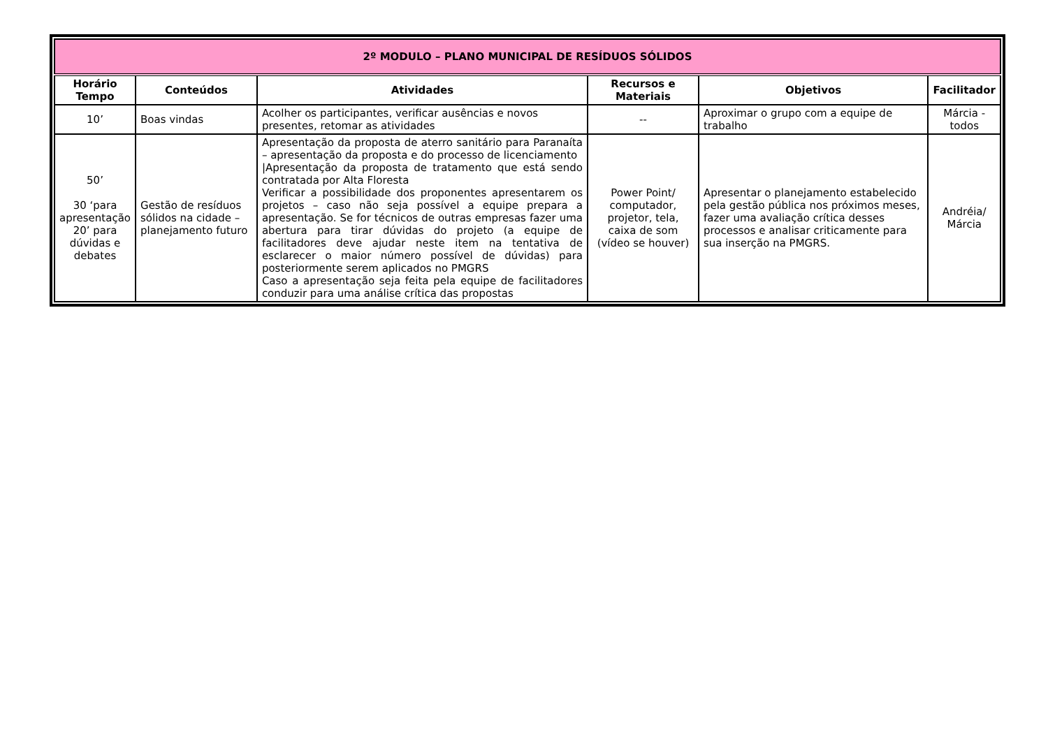| 2º MODULO – PLANO MUNICIPAL DE RESÍDUOS SÓLIDOS | | | | | |
| Horário Tempo | Conteúdos | Atividades | Recursos e Materiais | Objetivos | Facilitador |
| 10’ | Boas vindas | Acolher os participantes, verificar ausências e novos presentes, retomar as atividades | -- | Aproximar o grupo com a equipe de trabalho | Márcia - todos |
| 50’ 30 ‘para apresentação 20’ para dúvidas e debates | Gestão de resíduos sólidos na cidade – planejamento futuro | Apresentação da proposta de aterro sanitário para Paranaíta – apresentação da proposta e do processo de licenciamento /Apresentação da proposta de tratamento que está sendo contratada por Alta Floresta Verificar a possibilidade dos proponentes apresentarem os projetos – caso não seja possível a equipe prepara a apresentação. Se for técnicos de outras empresas fazer uma abertura para tirar dúvidas do projeto (a equipe de facilitadores deve ajudar neste item na tentativa de esclarecer o maior número possível de dúvidas) para posteriormente serem aplicados no PMGRS Caso a apresentação seja feita pela equipe de facilitadores conduzir para uma análise crítica das propostas | Power Point/ computador, projetor, tela, caixa de som (vídeo se houver) | Apresentar o planejamento estabelecido pela gestão pública nos próximos meses, fazer uma avaliação crítica desses processos e analisar criticamente para sua inserção na PMGRS. | Andréia/ Márcia |